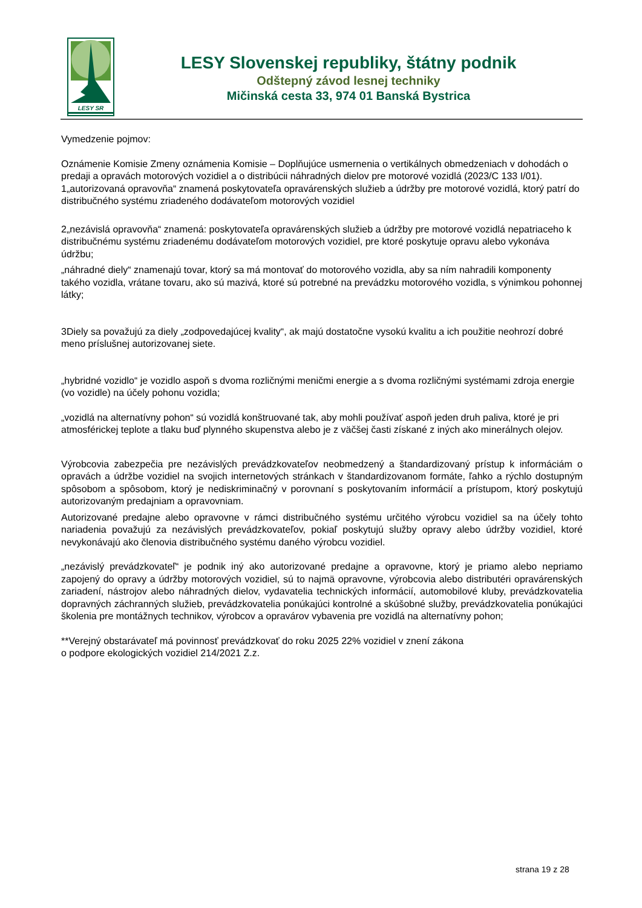LESY SR
LESY Slovenskej republiky, štátny podnik
Odštepný závod lesnej techniky
Mičinská cesta 33, 974 01 Banská Bystrica
Vymedzenie pojmov:
Oznámenie Komisie Zmeny oznámenia Komisie – Doplňujúce usmernenia o vertikálnych obmedzeniach v dohodách o predaji a opravách motorových vozidiel a o distribúcii náhradných dielov pre motorové vozidlá (2023/C 133 I/01).
1„autorizovaná opravovňa“ znamená poskytovateľa opravárenských služieb a údržby pre motorové vozidlá, ktorý patrí do distribučného systému zriadeného dodávateľom motorových vozidiel
2„nezávislá opravovňa“ znamená: poskytovateľa opravárenských služieb a údržby pre motorové vozidlá nepatriaceho k distribučnému systému zriadenému dodávateľom motorových vozidiel, pre ktoré poskytuje opravu alebo vykonáva údržbu;
„náhradné diely“ znamenajú tovar, ktorý sa má montovať do motorového vozidla, aby sa ním nahradili komponenty takého vozidla, vrátane tovaru, ako sú mazivá, ktoré sú potrebné na prevádzku motorového vozidla, s výnimkou pohonnej látky;
3Diely sa považujú za diely „zodpovedajúcej kvality“, ak majú dostatočne vysokú kvalitu a ich použitie neohrozí dobré meno príslušnej autorizovanej siete.
„hybridné vozidlo“ je vozidlo aspoň s dvoma rozličnými meničmi energie a s dvoma rozličnými systémami zdroja energie (vo vozidle) na účely pohonu vozidla;
„vozidlá na alternatívny pohon“ sú vozidlá konštruované tak, aby mohli používať aspoň jeden druh paliva, ktoré je pri atmosférickej teplote a tlaku buď plynného skupenstva alebo je z väčšej časti získané z iných ako minerálnych olejov.
Výrobcovia zabezpečia pre nezávislých prevádzkovateľov neobmedzený a štandardizovaný prístup k informáciám o opravách a údržbe vozidiel na svojich internetových stránkach v štandardizovanom formáte, ľahko a rýchlo dostupným spôsobom a spôsobom, ktorý je nediskriminačný v porovnaní s poskytovaním informácií a prístupom, ktorý poskytujú autorizovaným predajniam a opravovniam.
Autorizované predajne alebo opravovne v rámci distribučného systému určitého výrobcu vozidiel sa na účely tohto nariadenia považujú za nezávislých prevádzkovateľov, pokiaľ poskytujú služby opravy alebo údržby vozidiel, ktoré nevykonávajú ako členovia distribučného systému daného výrobcu vozidiel.
„nezávislý prevádzkovateľ“ je podnik iný ako autorizované predajne a opravovne, ktorý je priamo alebo nepriamo zapojený do opravy a údržby motorových vozidiel, sú to najmä opravovne, výrobcovia alebo distributéri opravárenských zariadení, nástrojov alebo náhradných dielov, vydavatelia technických informácií, automobilové kluby, prevádzkovatelia dopravných záchranných služieb, prevádzkovatelia ponúkajúci kontrolné a skúšobné služby, prevádzkovatelia ponúkajúci školenia pre montážnych technikov, výrobcov a opravárov vybavenia pre vozidlá na alternatívny pohon;
**Verejný obstarávateľ má povinnosť prevádzkovať do roku 2025 22% vozidiel v znení zákona
o podpore ekologických vozidiel 214/2021 Z.z.
strana 19 z 28